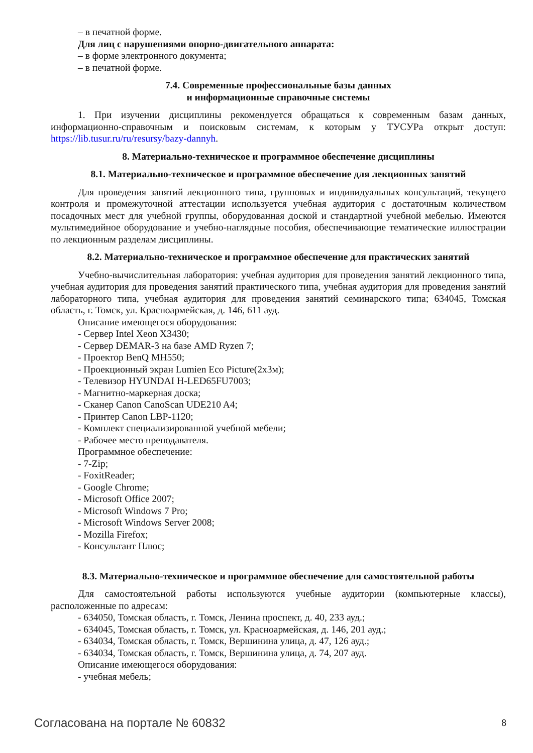– в печатной форме.
Для лиц с нарушениями опорно-двигательного аппарата:
– в форме электронного документа;
– в печатной форме.
7.4. Современные профессиональные базы данных
и информационные справочные системы
1. При изучении дисциплины рекомендуется обращаться к современным базам данных, информационно-справочным и поисковым системам, к которым у ТУСУРа открыт доступ: https://lib.tusur.ru/ru/resursy/bazy-dannyh.
8. Материально-техническое и программное обеспечение дисциплины
8.1. Материально-техническое и программное обеспечение для лекционных занятий
Для проведения занятий лекционного типа, групповых и индивидуальных консультаций, текущего контроля и промежуточной аттестации используется учебная аудитория с достаточным количеством посадочных мест для учебной группы, оборудованная доской и стандартной учебной мебелью. Имеются мультимедийное оборудование и учебно-наглядные пособия, обеспечивающие тематические иллюстрации по лекционным разделам дисциплины.
8.2. Материально-техническое и программное обеспечение для практических занятий
Учебно-вычислительная лаборатория: учебная аудитория для проведения занятий лекционного типа, учебная аудитория для проведения занятий практического типа, учебная аудитория для проведения занятий лабораторного типа, учебная аудитория для проведения занятий семинарского типа; 634045, Томская область, г. Томск, ул. Красноармейская, д. 146, 611 ауд.
Описание имеющегося оборудования:
- Сервер Intel Xeon X3430;
- Сервер DEMAR-3 на базе AMD Ryzen 7;
- Проектор BenQ MH550;
- Проекционный экран Lumien Eco Picture(2x3м);
- Телевизор HYUNDAI H-LED65FU7003;
- Магнитно-маркерная доска;
- Сканер Canon CanoScan UDE210 A4;
- Принтер Canon LBP-1120;
- Комплект специализированной учебной мебели;
- Рабочее место преподавателя.
Программное обеспечение:
- 7-Zip;
- FoxitReader;
- Google Chrome;
- Microsoft Office 2007;
- Microsoft Windows 7 Pro;
- Microsoft Windows Server 2008;
- Mozilla Firefox;
- Консультант Плюс;
8.3. Материально-техническое и программное обеспечение для самостоятельной работы
Для самостоятельной работы используются учебные аудитории (компьютерные классы), расположенные по адресам:
- 634050, Томская область, г. Томск, Ленина проспект, д. 40, 233 ауд.;
- 634045, Томская область, г. Томск, ул. Красноармейская, д. 146, 201 ауд.;
- 634034, Томская область, г. Томск, Вершинина улица, д. 47, 126 ауд.;
- 634034, Томская область, г. Томск, Вершинина улица, д. 74, 207 ауд.
Описание имеющегося оборудования:
- учебная мебель;
Согласована на портале № 60832 8